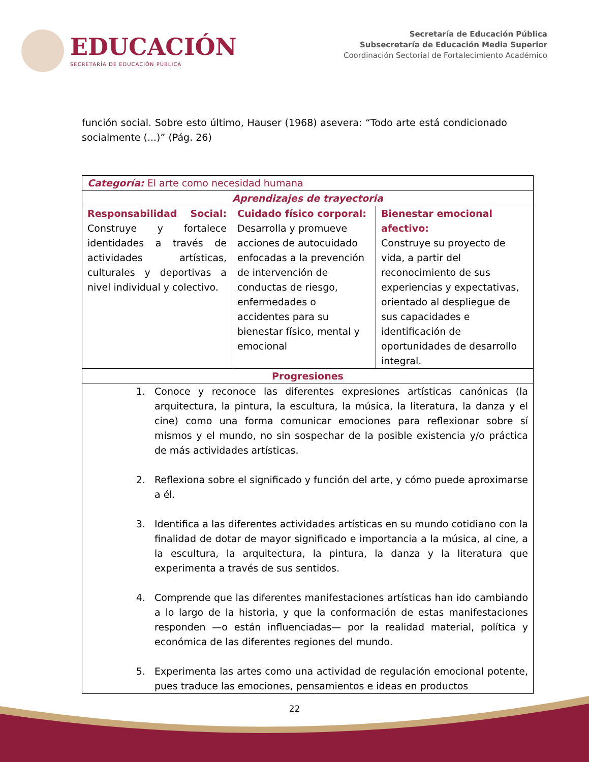EDUCACIÓN
SECRETARÍA DE EDUCACIÓN PÚBLICA
Secretaría de Educación Pública
Subsecretaría de Educación Media Superior
Coordinación Sectorial de Fortalecimiento Académico
función social. Sobre esto último, Hauser (1968) asevera: “Todo arte está condicionado socialmente (...)” (Pág. 26)
| Categoría: El arte como necesidad humana | | |
| Aprendizajes de trayectoria | | |
| Responsabilidad Social: Construye y fortalece identidades a través de actividades artísticas, culturales y deportivas a nivel individual y colectivo. | Cuidado físico corporal: Desarrolla y promueve acciones de autocuidado enfocadas a la prevención de intervención de conductas de riesgo, enfermedades o accidentes para su bienestar físico, mental y emocional | Bienestar emocional afectivo: Construye su proyecto de vida, a partir del reconocimiento de sus experiencias y expectativas, orientado al despliegue de sus capacidades e identificación de oportunidades de desarrollo integral. |
| Progresiones | | |
| 1. Conoce y reconoce las diferentes expresiones artísticas canónicas (la arquitectura, la pintura, la escultura, la música, la literatura, la danza y el cine) como una forma comunicar emociones para reflexionar sobre sí mismos y el mundo, no sin sospechar de la posible existencia y/o práctica de más actividades artísticas. 2. Reflexiona sobre el significado y función del arte, y cómo puede aproximarse a él. 3. Identifica a las diferentes actividades artísticas en su mundo cotidiano con la finalidad de dotar de mayor significado e importancia a la música, al cine, a la escultura, la arquitectura, la pintura, la danza y la literatura que experimenta a través de sus sentidos. 4. Comprende que las diferentes manifestaciones artísticas han ido cambiando a lo largo de la historia, y que la conformación de estas manifestaciones responden —o están influenciadas— por la realidad material, política y económica de las diferentes regiones del mundo. 5. Experimenta las artes como una actividad de regulación emocional potente, pues traduce las emociones, pensamientos e ideas en productos | | |
22